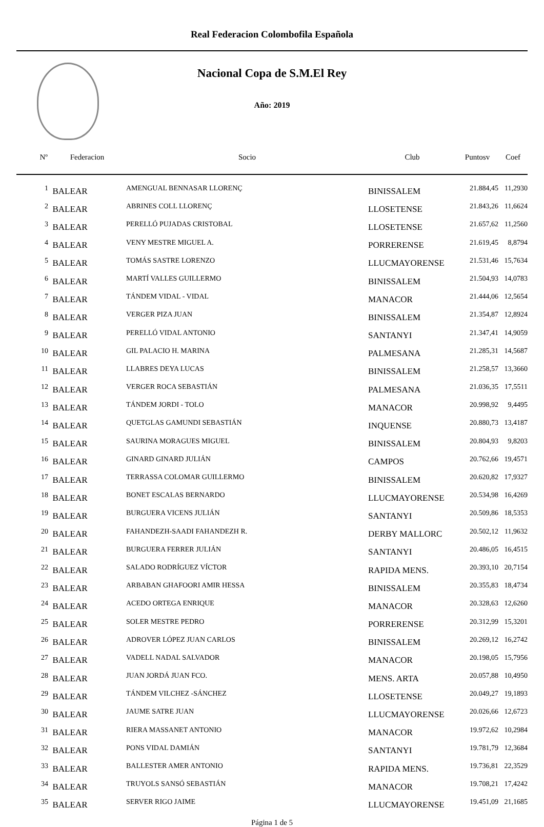Real Federacion Colombofila Española
Nacional Copa de S.M.El Rey
Año: 2019
| Nº | Federacion | Socio | Club | Puntosv | Coef |
| --- | --- | --- | --- | --- | --- |
| 1 | BALEAR | AMENGUAL BENNASAR LLORENÇ | BINISSALEM | 21.884,45 | 11,2930 |
| 2 | BALEAR | ABRINES COLL LLORENÇ | LLOSETENSE | 21.843,26 | 11,6624 |
| 3 | BALEAR | PERELLÓ PUJADAS CRISTOBAL | LLOSETENSE | 21.657,62 | 11,2560 |
| 4 | BALEAR | VENY MESTRE MIGUEL A. | PORRERENSE | 21.619,45 | 8,8794 |
| 5 | BALEAR | TOMÁS SASTRE LORENZO | LLUCMAYORENSE | 21.531,46 | 15,7634 |
| 6 | BALEAR | MARTÍ VALLES GUILLERMO | BINISSALEM | 21.504,93 | 14,0783 |
| 7 | BALEAR | TÁNDEM VIDAL - VIDAL | MANACOR | 21.444,06 | 12,5654 |
| 8 | BALEAR | VERGER PIZA JUAN | BINISSALEM | 21.354,87 | 12,8924 |
| 9 | BALEAR | PERELLÓ VIDAL ANTONIO | SANTANYI | 21.347,41 | 14,9059 |
| 10 | BALEAR | GIL PALACIO H. MARINA | PALMESANA | 21.285,31 | 14,5687 |
| 11 | BALEAR | LLABRES DEYA LUCAS | BINISSALEM | 21.258,57 | 13,3660 |
| 12 | BALEAR | VERGER ROCA SEBASTIÁN | PALMESANA | 21.036,35 | 17,5511 |
| 13 | BALEAR | TÁNDEM JORDI - TOLO | MANACOR | 20.998,92 | 9,4495 |
| 14 | BALEAR | QUETGLAS GAMUNDI SEBASTIÁN | INQUENSE | 20.880,73 | 13,4187 |
| 15 | BALEAR | SAURINA MORAGUES MIGUEL | BINISSALEM | 20.804,93 | 9,8203 |
| 16 | BALEAR | GINARD GINARD JULIÁN | CAMPOS | 20.762,66 | 19,4571 |
| 17 | BALEAR | TERRASSA COLOMAR GUILLERMO | BINISSALEM | 20.620,82 | 17,9327 |
| 18 | BALEAR | BONET ESCALAS BERNARDO | LLUCMAYORENSE | 20.534,98 | 16,4269 |
| 19 | BALEAR | BURGUERA VICENS JULIÁN | SANTANYI | 20.509,86 | 18,5353 |
| 20 | BALEAR | FAHANDEZH-SAADI FAHANDEZH R. | DERBY MALLORC | 20.502,12 | 11,9632 |
| 21 | BALEAR | BURGUERA FERRER JULIÁN | SANTANYI | 20.486,05 | 16,4515 |
| 22 | BALEAR | SALADO RODRÍGUEZ VÍCTOR | RAPIDA MENS. | 20.393,10 | 20,7154 |
| 23 | BALEAR | ARBABAN GHAFOORI AMIR HESSA | BINISSALEM | 20.355,83 | 18,4734 |
| 24 | BALEAR | ACEDO ORTEGA ENRIQUE | MANACOR | 20.328,63 | 12,6260 |
| 25 | BALEAR | SOLER MESTRE PEDRO | PORRERENSE | 20.312,99 | 15,3201 |
| 26 | BALEAR | ADROVER LÓPEZ JUAN CARLOS | BINISSALEM | 20.269,12 | 16,2742 |
| 27 | BALEAR | VADELL NADAL SALVADOR | MANACOR | 20.198,05 | 15,7956 |
| 28 | BALEAR | JUAN JORDÁ JUAN FCO. | MENS. ARTA | 20.057,88 | 10,4950 |
| 29 | BALEAR | TÁNDEM VILCHEZ -SÁNCHEZ | LLOSETENSE | 20.049,27 | 19,1893 |
| 30 | BALEAR | JAUME SATRE JUAN | LLUCMAYORENSE | 20.026,66 | 12,6723 |
| 31 | BALEAR | RIERA MASSANET ANTONIO | MANACOR | 19.972,62 | 10,2984 |
| 32 | BALEAR | PONS VIDAL DAMIÁN | SANTANYI | 19.781,79 | 12,3684 |
| 33 | BALEAR | BALLESTER AMER ANTONIO | RAPIDA MENS. | 19.736,81 | 22,3529 |
| 34 | BALEAR | TRUYOLS SANSÓ SEBASTIÁN | MANACOR | 19.708,21 | 17,4242 |
| 35 | BALEAR | SERVER RIGO JAIME | LLUCMAYORENSE | 19.451,09 | 21,1685 |
Página 1 de 5